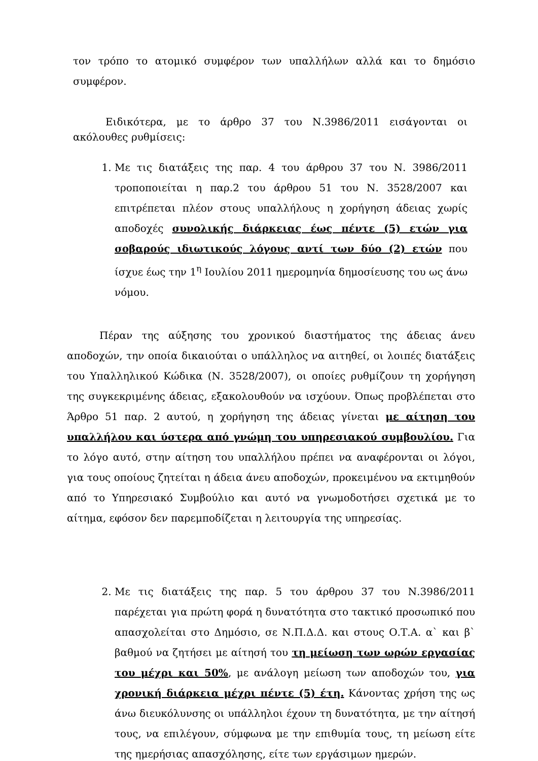τον τρόπο το ατομικό συμφέρον των υπαλλήλων αλλά και το δημόσιο συμφέρον.
Ειδικότερα, με το άρθρο 37 του Ν.3986/2011 εισάγονται οι ακόλουθες ρυθμίσεις:
1. Με τις διατάξεις της παρ. 4 του άρθρου 37 του Ν. 3986/2011 τροποποιείται η παρ.2 του άρθρου 51 του Ν. 3528/2007 και επιτρέπεται πλέον στους υπαλλήλους η χορήγηση άδειας χωρίς αποδοχές συνολικής διάρκειας έως πέντε (5) ετών για σοβαρούς ιδιωτικούς λόγους αντί των δύο (2) ετών που ίσχυε έως την 1<sup>η</sup> Ιουλίου 2011 ημερομηνία δημοσίευσης του ως άνω νόμου.
Πέραν της αύξησης του χρονικού διαστήματος της άδειας άνευ αποδοχών, την οποία δικαιούται ο υπάλληλος να αιτηθεί, οι λοιπές διατάξεις του Υπαλληλικού Κώδικα (Ν. 3528/2007), οι οποίες ρυθμίζουν τη χορήγηση της συγκεκριμένης άδειας, εξακολουθούν να ισχύουν. Όπως προβλέπεται στο Άρθρο 51 παρ. 2 αυτού, η χορήγηση της άδειας γίνεται με αίτηση του υπαλλήλου και ύστερα από γνώμη του υπηρεσιακού συμβουλίου. Για το λόγο αυτό, στην αίτηση του υπαλλήλου πρέπει να αναφέρονται οι λόγοι, για τους οποίους ζητείται η άδεια άνευ αποδοχών, προκειμένου να εκτιμηθούν από το Υπηρεσιακό Συμβούλιο και αυτό να γνωμοδοτήσει σχετικά με το αίτημα, εφόσον δεν παρεμποδίζεται η λειτουργία της υπηρεσίας.
2. Με τις διατάξεις της παρ. 5 του άρθρου 37 του Ν.3986/2011 παρέχεται για πρώτη φορά η δυνατότητα στο τακτικό προσωπικό που απασχολείται στο Δημόσιο, σε Ν.Π.Δ.Δ. και στους Ο.Τ.Α. α` και β` βαθμού να ζητήσει με αίτησή του τη μείωση των ωρών εργασίας του μέχρι και 50%, με ανάλογη μείωση των αποδοχών του, για χρονική διάρκεια μέχρι πέντε (5) έτη. Κάνοντας χρήση της ως άνω διευκόλυνσης οι υπάλληλοι έχουν τη δυνατότητα, με την αίτησή τους, να επιλέγουν, σύμφωνα με την επιθυμία τους, τη μείωση είτε της ημερήσιας απασχόλησης, είτε των εργάσιμων ημερών.